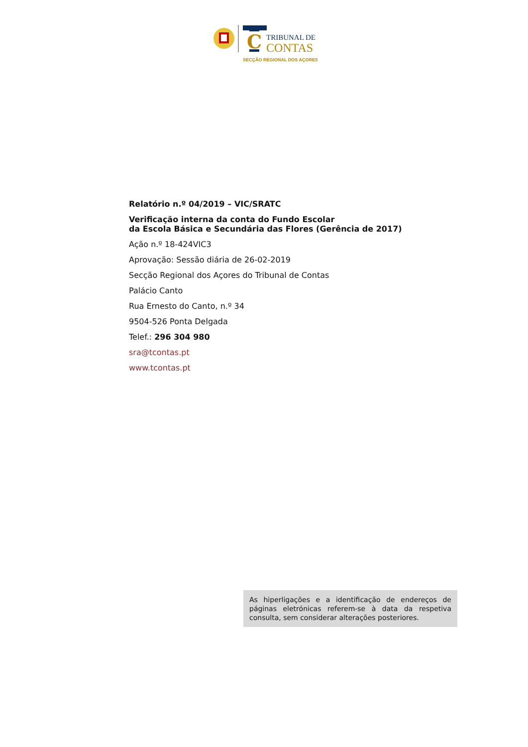C
TRIBUNAL DE
CONTAS
SECÇÃO REGIONAL DOS AÇORES
Relatório n.º 04/2019 – VIC/SRATC
Verificação interna da conta do Fundo Escolar
da Escola Básica e Secundária das Flores (Gerência de 2017)
Ação n.º 18-424VIC3
Aprovação: Sessão diária de 26-02-2019
Secção Regional dos Açores do Tribunal de Contas
Palácio Canto
Rua Ernesto do Canto, n.º 34
9504-526 Ponta Delgada
Telef.: 296 304 980
sra@tcontas.pt
www.tcontas.pt
As hiperligações e a identificação de endereços de páginas eletrónicas referem-se à data da respetiva consulta, sem considerar alterações posteriores.